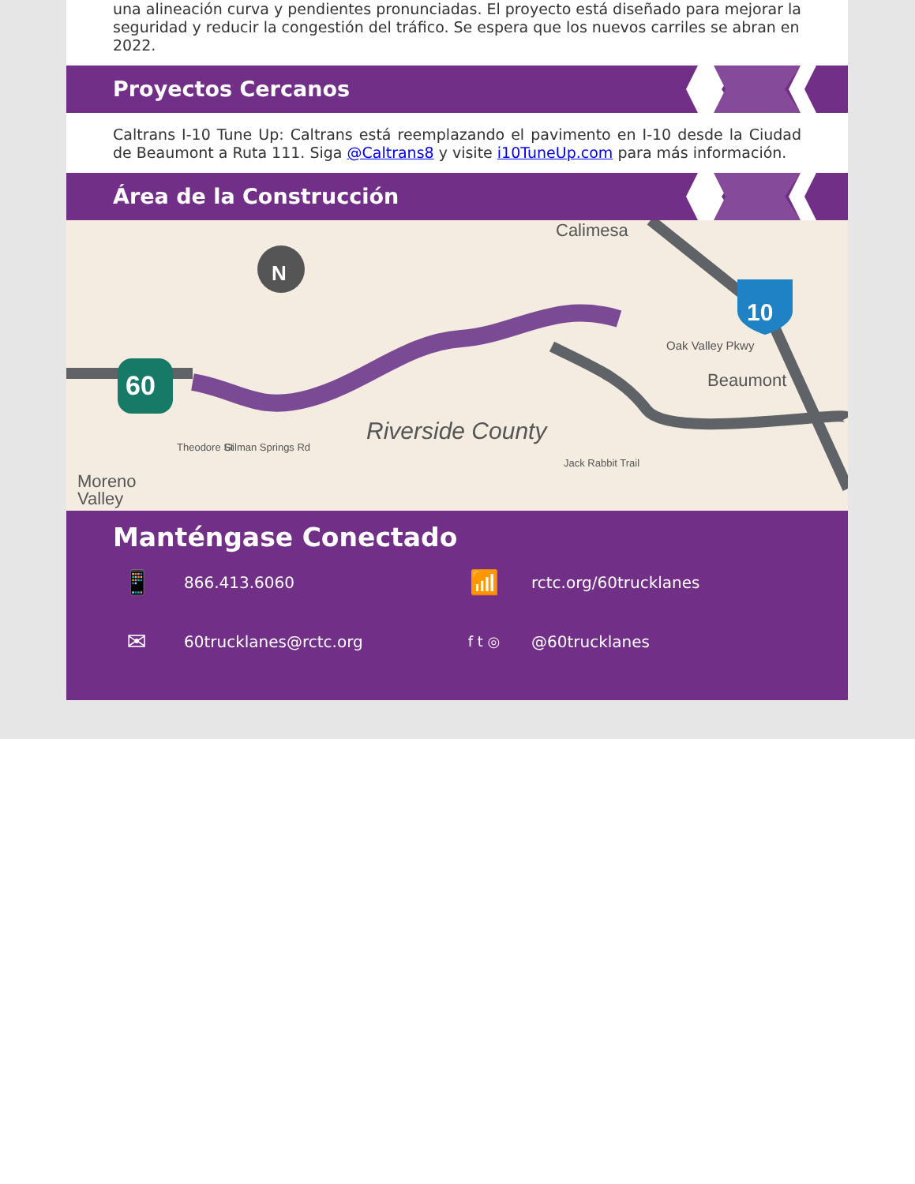una alineación curva y pendientes pronunciadas. El proyecto está diseñado para mejorar la seguridad y reducir la congestión del tráfico. Se espera que los nuevos carriles se abran en 2022.
Proyectos Cercanos
Caltrans I-10 Tune Up: Caltrans está reemplazando el pavimento en I-10 desde la Ciudad de Beaumont a Ruta 111. Siga @Caltrans8 y visite i10TuneUp.com para más información.
Área de la Construcción
N
60
10
Calimesa
Oak Valley Pkwy
Beaumont
Riverside County
Gilman Springs Rd
Theodore St
Jack Rabbit Trail
Moreno
Valley
Manténgase Conectado
📱 866.413.6060
📶 rctc.org/60trucklanes
✉ 60trucklanes@rctc.org
f t ◎ @60trucklanes